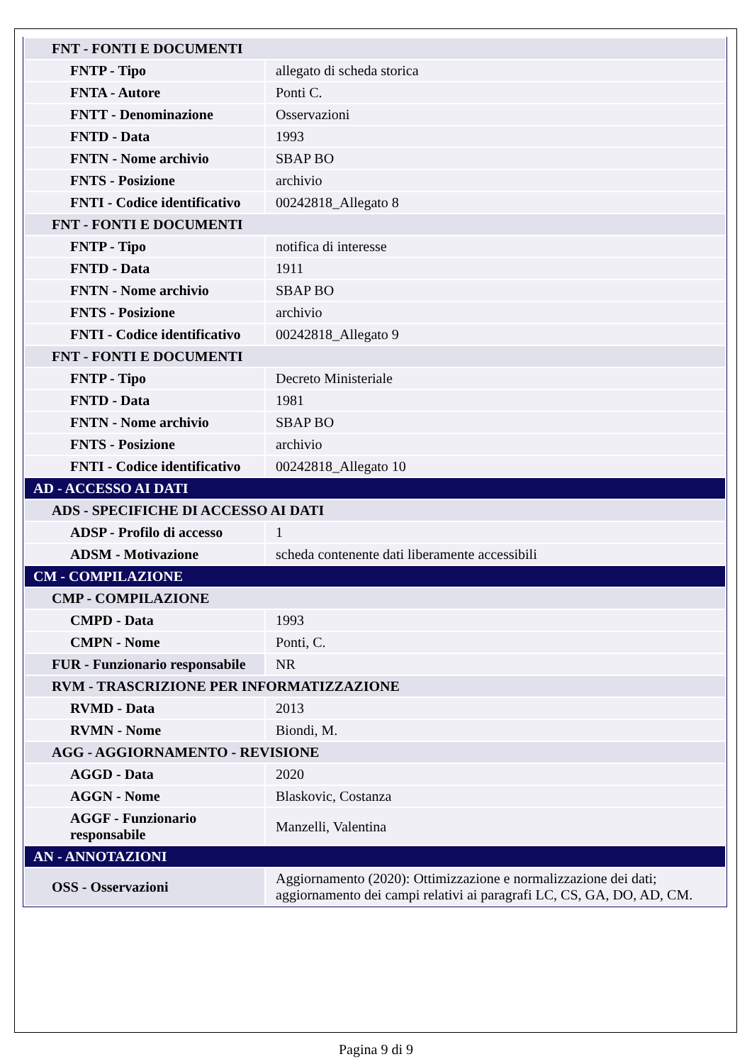| FNT - FONTI E DOCUMENTI | |
| FNTP - Tipo | allegato di scheda storica |
| FNTA - Autore | Ponti C. |
| FNTT - Denominazione | Osservazioni |
| FNTD - Data | 1993 |
| FNTN - Nome archivio | SBAP BO |
| FNTS - Posizione | archivio |
| FNTI - Codice identificativo | 00242818_Allegato 8 |
| FNT - FONTI E DOCUMENTI | |
| FNTP - Tipo | notifica di interesse |
| FNTD - Data | 1911 |
| FNTN - Nome archivio | SBAP BO |
| FNTS - Posizione | archivio |
| FNTI - Codice identificativo | 00242818_Allegato 9 |
| FNT - FONTI E DOCUMENTI | |
| FNTP - Tipo | Decreto Ministeriale |
| FNTD - Data | 1981 |
| FNTN - Nome archivio | SBAP BO |
| FNTS - Posizione | archivio |
| FNTI - Codice identificativo | 00242818_Allegato 10 |
| AD - ACCESSO AI DATI | |
| ADS - SPECIFICHE DI ACCESSO AI DATI | |
| ADSP - Profilo di accesso | 1 |
| ADSM - Motivazione | scheda contenente dati liberamente accessibili |
| CM - COMPILAZIONE | |
| CMP - COMPILAZIONE | |
| CMPD - Data | 1993 |
| CMPN - Nome | Ponti, C. |
| FUR - Funzionario responsabile | NR |
| RVM - TRASCRIZIONE PER INFORMATIZZAZIONE | |
| RVMD - Data | 2013 |
| RVMN - Nome | Biondi, M. |
| AGG - AGGIORNAMENTO - REVISIONE | |
| AGGD - Data | 2020 |
| AGGN - Nome | Blaskovic, Costanza |
| AGGF - Funzionario responsabile | Manzelli, Valentina |
| AN - ANNOTAZIONI | |
| OSS - Osservazioni | Aggiornamento (2020): Ottimizzazione e normalizzazione dei dati; aggiornamento dei campi relativi ai paragrafi LC, CS, GA, DO, AD, CM. |
Pagina 9 di 9